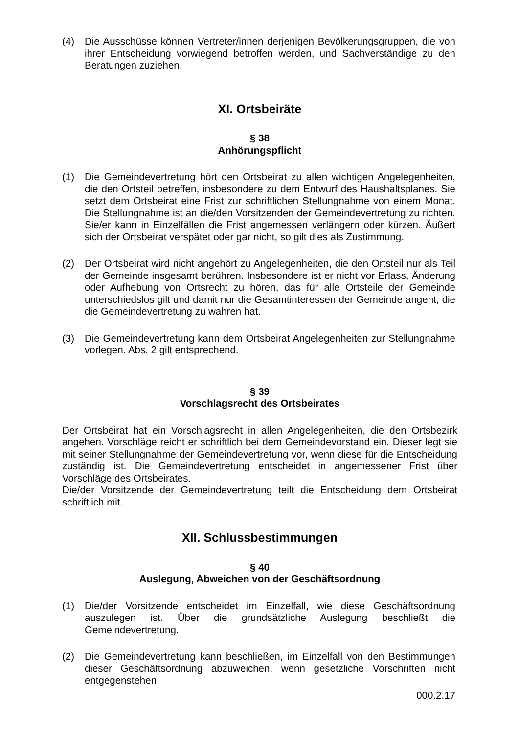(4) Die Ausschüsse können Vertreter/innen derjenigen Bevölkerungsgruppen, die von ihrer Entscheidung vorwiegend betroffen werden, und Sachverständige zu den Beratungen zuziehen.
XI. Ortsbeiräte
§ 38
Anhörungspflicht
(1) Die Gemeindevertretung hört den Ortsbeirat zu allen wichtigen Angelegenheiten, die den Ortsteil betreffen, insbesondere zu dem Entwurf des Haushaltsplanes. Sie setzt dem Ortsbeirat eine Frist zur schriftlichen Stellungnahme von einem Monat. Die Stellungnahme ist an die/den Vorsitzenden der Gemeindevertretung zu richten. Sie/er kann in Einzelfällen die Frist angemessen verlängern oder kürzen. Äußert sich der Ortsbeirat verspätet oder gar nicht, so gilt dies als Zustimmung.
(2) Der Ortsbeirat wird nicht angehört zu Angelegenheiten, die den Ortsteil nur als Teil der Gemeinde insgesamt berühren. Insbesondere ist er nicht vor Erlass, Änderung oder Aufhebung von Ortsrecht zu hören, das für alle Ortsteile der Gemeinde unterschiedslos gilt und damit nur die Gesamtinteressen der Gemeinde angeht, die die Gemeindevertretung zu wahren hat.
(3) Die Gemeindevertretung kann dem Ortsbeirat Angelegenheiten zur Stellungnahme vorlegen. Abs. 2 gilt entsprechend.
§ 39
Vorschlagsrecht des Ortsbeirates
Der Ortsbeirat hat ein Vorschlagsrecht in allen Angelegenheiten, die den Ortsbezirk angehen. Vorschläge reicht er schriftlich bei dem Gemeindevorstand ein. Dieser legt sie mit seiner Stellungnahme der Gemeindevertretung vor, wenn diese für die Entscheidung zuständig ist. Die Gemeindevertretung entscheidet in angemessener Frist über Vorschläge des Ortsbeirates.
Die/der Vorsitzende der Gemeindevertretung teilt die Entscheidung dem Ortsbeirat schriftlich mit.
XII. Schlussbestimmungen
§ 40
Auslegung, Abweichen von der Geschäftsordnung
(1) Die/der Vorsitzende entscheidet im Einzelfall, wie diese Geschäftsordnung auszulegen ist. Über die grundsätzliche Auslegung beschließt die Gemeindevertretung.
(2) Die Gemeindevertretung kann beschließen, im Einzelfall von den Bestimmungen dieser Geschäftsordnung abzuweichen, wenn gesetzliche Vorschriften nicht entgegenstehen.
000.2.17